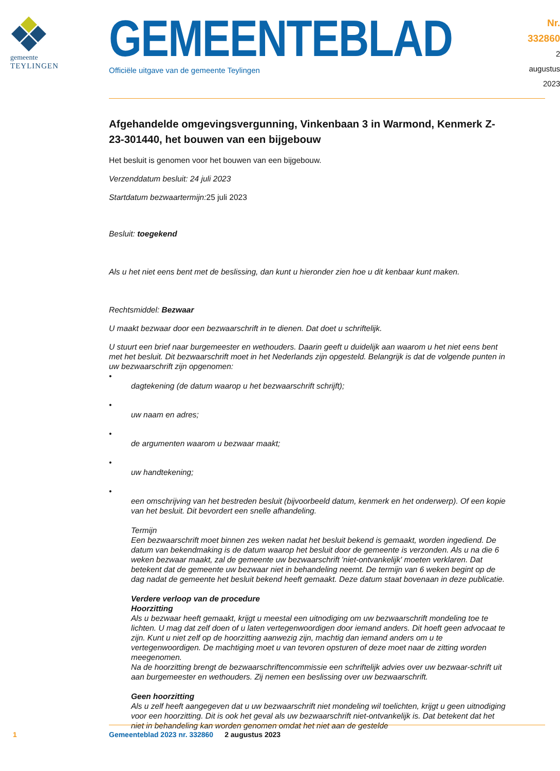gemeente
TEYLINGEN
GEMEENTEBLAD
Officiële uitgave van de gemeente Teylingen
Nr. 332860
2 augustus
2023
Afgehandelde omgevingsvergunning, Vinkenbaan 3 in Warmond, Kenmerk Z-23-301440, het bouwen van een bijgebouw
Het besluit is genomen voor het bouwen van een bijgebouw.
Verzenddatum besluit: 24 juli 2023
Startdatum bezwaartermijn: 25 juli 2023
Besluit: toegekend
Als u het niet eens bent met de beslissing, dan kunt u hieronder zien hoe u dit kenbaar kunt maken.
Rechtsmiddel: Bezwaar
U maakt bezwaar door een bezwaarschrift in te dienen. Dat doet u schriftelijk.
U stuurt een brief naar burgemeester en wethouders. Daarin geeft u duidelijk aan waarom u het niet eens bent met het besluit. Dit bezwaarschrift moet in het Nederlands zijn opgesteld. Belangrijk is dat de volgende punten in uw bezwaarschrift zijn opgenomen:
•
dagtekening (de datum waarop u het bezwaarschrift schrijft);
•
uw naam en adres;
•
de argumenten waarom u bezwaar maakt;
•
uw handtekening;
•
een omschrijving van het bestreden besluit (bijvoorbeeld datum, kenmerk en het onderwerp). Of een kopie van het besluit. Dit bevordert een snelle afhandeling.
Termijn
Een bezwaarschrift moet binnen zes weken nadat het besluit bekend is gemaakt, worden ingediend. De datum van bekendmaking is de datum waarop het besluit door de gemeente is verzonden. Als u na die 6 weken bezwaar maakt, zal de gemeente uw bezwaarschrift 'niet-ontvankelijk' moeten verklaren. Dat betekent dat de gemeente uw bezwaar niet in behandeling neemt. De termijn van 6 weken begint op de dag nadat de gemeente het besluit bekend heeft gemaakt. Deze datum staat bovenaan in deze publicatie.
Verdere verloop van de procedure
Hoorzitting
Als u bezwaar heeft gemaakt, krijgt u meestal een uitnodiging om uw bezwaarschrift mondeling toe te lichten. U mag dat zelf doen of u laten vertegenwoordigen door iemand anders. Dit hoeft geen advocaat te zijn. Kunt u niet zelf op de hoorzitting aanwezig zijn, machtig dan iemand anders om u te vertegenwoordigen. De machtiging moet u van tevoren opsturen of deze moet naar de zitting worden meegenomen.
Na de hoorzitting brengt de bezwaarschriftencommissie een schriftelijk advies over uw bezwaar-schrift uit aan burgemeester en wethouders. Zij nemen een beslissing over uw bezwaarschrift.
Geen hoorzitting
Als u zelf heeft aangegeven dat u uw bezwaarschrift niet mondeling wil toelichten, krijgt u geen uitnodiging voor een hoorzitting. Dit is ook het geval als uw bezwaarschrift niet-ontvankelijk is. Dat betekent dat het niet in behandeling kan worden genomen omdat het niet aan de gestelde
1 Gemeenteblad 2023 nr. 332860 2 augustus 2023